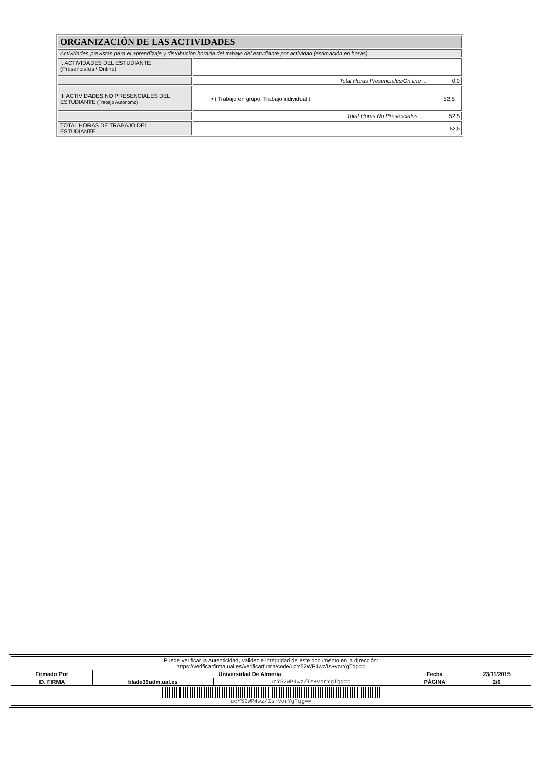| ORGANIZACIÓN DE LAS ACTIVIDADES | |
| Actividades previstas para el aprendizaje y distribución horaria del trabajo del estudiante por actividad (estimación en horas) | |
| I. ACTIVIDADES DEL ESTUDIANTE (Presenciales / Online) | |
| | Total Horas Presenciales/On line ... 0,0 |
| II. ACTIVIDADES NO PRESENCIALES DEL ESTUDIANTE (Trabajo Autónomo) | • ( Trabajo en grupo, Trabajo individual ) 52,5 |
| | Total Horas No Presenciales ... 52,5 |
| TOTAL HORAS DE TRABAJO DEL ESTUDIANTE | 52,5 |
| Puede verificar la autenticidad, validez e integridad de este documento en la dirección: https://verificarfirma.ual.es/verificarfirma/code/ucY52WP4wz/Is+vorYgTqg== | | | | |
| Firmado Por | Universidad De Almeria | | Fecha | 23/11/2015 |
| ID. FIRMA | blade39adm.ual.es | ucY52WP4wz/Is+vorYgTqg== | PÁGINA | 2/6 |
| ucY52WP4wz/Is+vorYgTqg== | | | | |